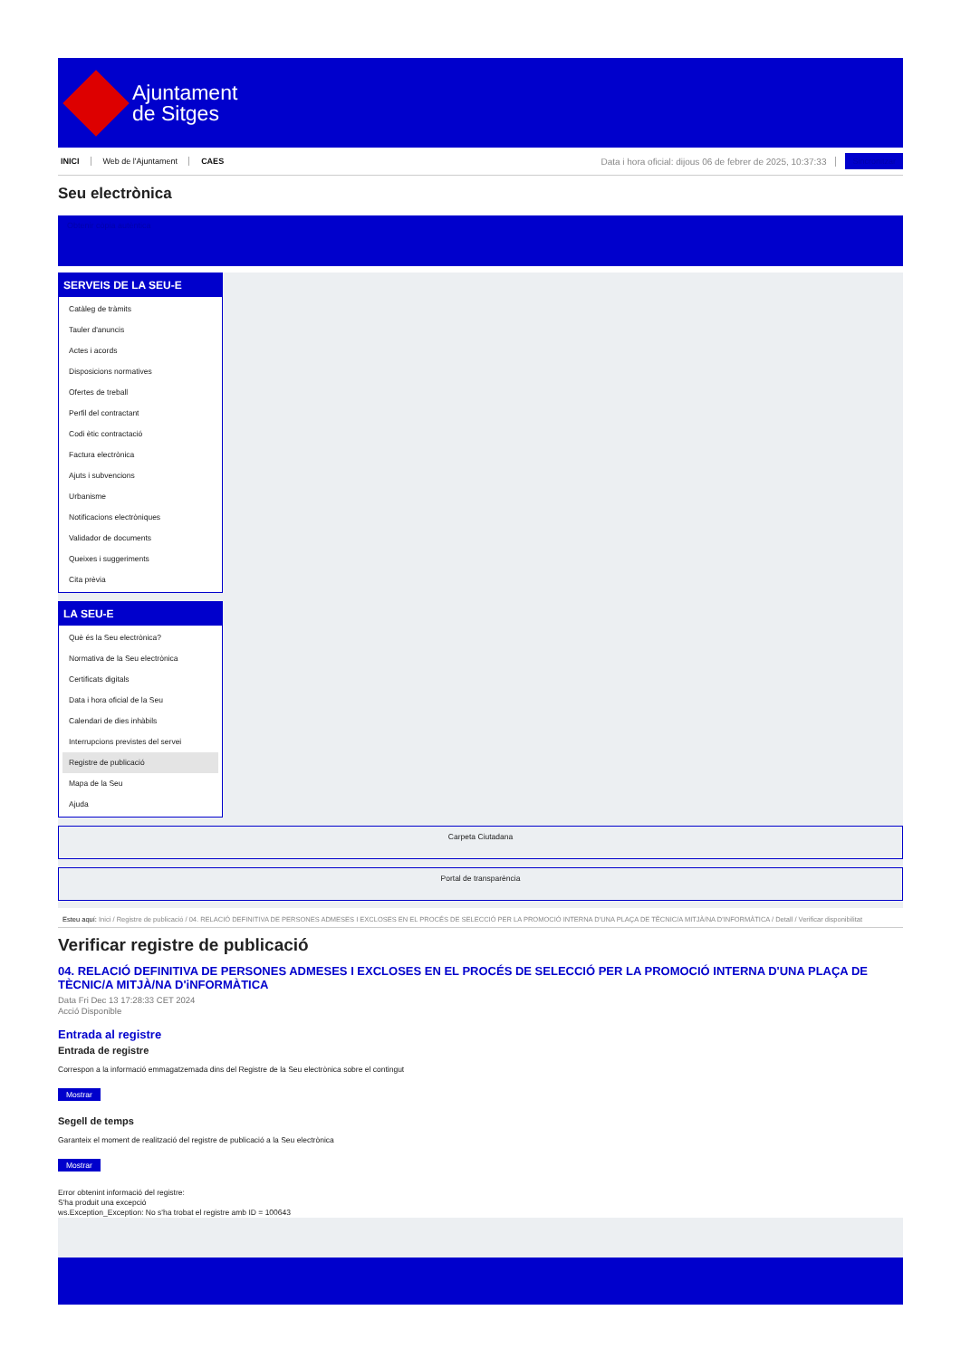Ajuntament
de Sitges
INICI Web de l'Ajuntament CAES Data i hora oficial: dijous 06 de febrer de 2025, 10:37:33 Sincronitzar
Seu electrònica
Obtenir còpia autèntica
SERVEIS DE LA SEU-E
Catàleg de tràmits
Tauler d'anuncis
Actes i acords
Disposicions normatives
Ofertes de treball
Perfil del contractant
Codi ètic contractació
Factura electrònica
Ajuts i subvencions
Urbanisme
Notificacions electròniques
Validador de documents
Queixes i suggeriments
Cita prèvia
LA SEU-E
Què és la Seu electrònica?
Normativa de la Seu electrònica
Certificats digitals
Data i hora oficial de la Seu
Calendari de dies inhàbils
Interrupcions previstes del servei
Registre de publicació
Mapa de la Seu
Ajuda
Carpeta Ciutadana
Portal de transparència
Esteu aquí: Inici / Registre de publicació / 04. RELACIÓ DEFINITIVA DE PERSONES ADMESES I EXCLOSES EN EL PROCÉS DE SELECCIÓ PER LA PROMOCIÓ INTERNA D'UNA PLAÇA DE TÈCNIC/A MITJÀ/NA D'INFORMÀTICA / Detall / Verificar disponibilitat
Verificar registre de publicació
04. RELACIÓ DEFINITIVA DE PERSONES ADMESES I EXCLOSES EN EL PROCÉS DE SELECCIÓ PER LA PROMOCIÓ INTERNA D'UNA PLAÇA DE TÈCNIC/A MITJÀ/NA D'iNFORMÀTICA
Data Fri Dec 13 17:28:33 CET 2024
Acció Disponible
Entrada al registre
Entrada de registre
Correspon a la informació emmagatzemada dins del Registre de la Seu electrònica sobre el contingut
Mostrar
Segell de temps
Garanteix el moment de realització del registre de publicació a la Seu electrònica
Mostrar
Error obtenint informació del registre:
S'ha produit una excepció
ws.Exception_Exception: No s'ha trobat el registre amb ID = 100643